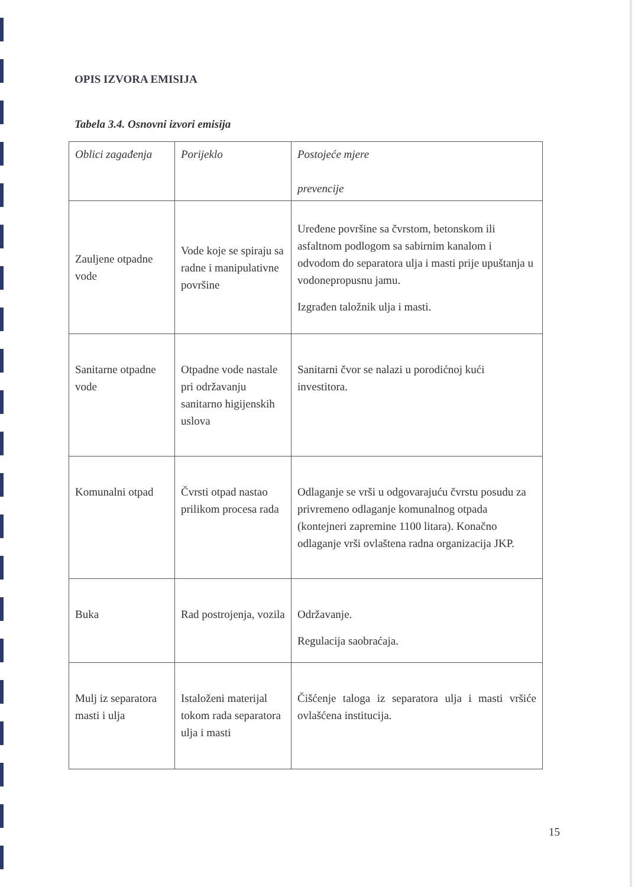OPIS IZVORA EMISIJA
Tabela 3.4. Osnovni izvori emisija
| Oblici zagađenja | Porijeklo | Postojeće mjere prevencije |
| --- | --- | --- |
| Zauljene otpadne vode | Vode koje se spiraju sa radne i manipulativne površine | Uređene površine sa čvrstom, betonskom ili asfaltnom podlogom sa sabirnim kanalom i odvodom do separatora ulja i masti prije upuštanja u vodonepropusnu jamu. Izgrađen taložnik ulja i masti. |
| Sanitarne otpadne vode | Otpadne vode nastale pri održavanju sanitarno higijenskih uslova | Sanitarni čvor se nalazi u porodićnoj kući investitora. |
| Komunalni otpad | Čvrsti otpad nastao prilikom procesa rada | Odlaganje se vrši u odgovarajuću čvrstu posudu za privremeno odlaganje komunalnog otpada (kontejneri zapremine 1100 litara). Konačno odlaganje vrši ovlaštena radna organizacija JKP. |
| Buka | Rad postrojenja, vozila | Održavanje. Regulacija saobraćaja. |
| Mulj iz separatora masti i ulja | Istaloženi materijal tokom rada separatora ulja i masti | Čišćenje taloga iz separatora ulja i masti vršiće ovlašćena institucija. |
15